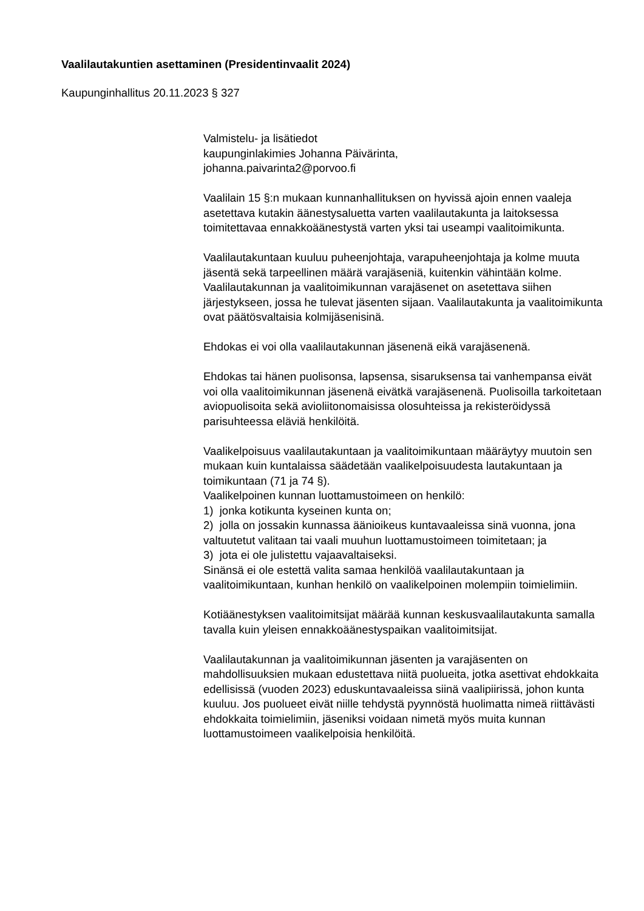Vaalilautakuntien asettaminen (Presidentinvaalit 2024)
Kaupunginhallitus 20.11.2023 § 327
Valmistelu- ja lisätiedot
kaupunginlakimies Johanna Päivärinta,
johanna.paivarinta2@porvoo.fi
Vaalilain 15 §:n mukaan kunnanhallituksen on hyvissä ajoin ennen vaaleja asetettava kutakin äänestysaluetta varten vaalilautakunta ja laitoksessa toimitettavaa ennakkoäänestystä varten yksi tai useampi vaalitoimikunta.
Vaalilautakuntaan kuuluu puheenjohtaja, varapuheenjohtaja ja kolme muuta jäsentä sekä tarpeellinen määrä varajäseniä, kuitenkin vähintään kolme. Vaalilautakunnan ja vaalitoimikunnan varajäsenet on asetettava siihen järjestykseen, jossa he tulevat jäsenten sijaan. Vaalilautakunta ja vaalitoimikunta ovat päätösvaltaisia kolmijäsenisinä.
Ehdokas ei voi olla vaalilautakunnan jäsenenä eikä varajäsenenä.
Ehdokas tai hänen puolisonsa, lapsensa, sisaruksensa tai vanhempansa eivät voi olla vaalitoimikunnan jäsenenä eivätkä varajäsenenä. Puolisoilla tarkoitetaan aviopuolisoita sekä avioliitonomaisissa olosuhteissa ja rekisteröidyssä parisuhteessa eläviä henkilöitä.
Vaalikelpoisuus vaalilautakuntaan ja vaalitoimikuntaan määräytyy muutoin sen mukaan kuin kuntalaissa säädetään vaalikelpoisuudesta lautakuntaan ja toimikuntaan (71 ja 74 §).
Vaalikelpoinen kunnan luottamustoimeen on henkilö:
1) jonka kotikunta kyseinen kunta on;
2) jolla on jossakin kunnassa äänioikeus kuntavaaleissa sinä vuonna, jona valtuutetut valitaan tai vaali muuhun luottamustoimeen toimitetaan; ja
3) jota ei ole julistettu vajaavaltaiseksi.
Sinänsä ei ole estettä valita samaa henkilöä vaalilautakuntaan ja vaalitoimikuntaan, kunhan henkilö on vaalikelpoinen molempiin toimielimiin.
Kotiäänestyksen vaalitoimitsijat määrää kunnan keskusvaalilautakunta samalla tavalla kuin yleisen ennakkoäänestyspaikan vaalitoimitsijat.
Vaalilautakunnan ja vaalitoimikunnan jäsenten ja varajäsenten on mahdollisuuksien mukaan edustettava niitä puolueita, jotka asettivat ehdokkaita edellisissä (vuoden 2023) eduskuntavaaleissa siinä vaalipiirissä, johon kunta kuuluu. Jos puolueet eivät niille tehdystä pyynnöstä huolimatta nimeä riittävästi ehdokkaita toimielimiin, jäseniksi voidaan nimetä myös muita kunnan luottamustoimeen vaalikelpoisia henkilöitä.